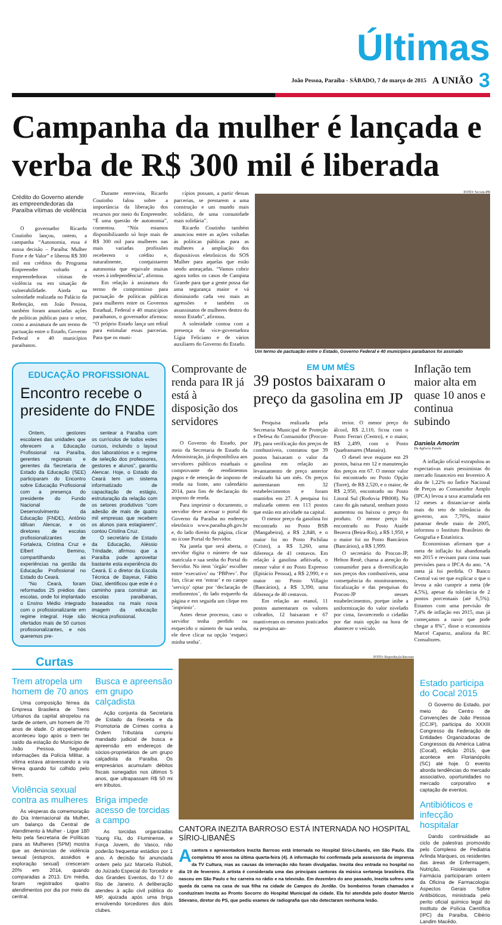Últimas
João Pessoa, Paraíba - SÁBADO, 7 de março de 2015 A UNIÃO 3
Campanha da mulher é lançada e verba de R$ 300 mil é liberada
Crédito do Governo atende as empreendedoras da Paraíba vítimas de violência
O governador Ricardo Coutinho lançou, ontem, a campanha “Autonomia, essa é nossa decisão – Paraíba: Mulher Forte e de Valor” e liberou R$ 300 mil em créditos do Programa Empreender voltado a empreendedoras vítimas de violência ou em situação de vulnerabilidade. Ainda na solenidade realizada no Palácio da Redenção, em João Pessoa, também foram anunciadas ações de políticas públicas para o setor, como a assinatura de um termo de pactuação entre o Estado, Governo Federal e 40 municípios paraibanos.
Durante entrevista, Ricardo Coutinho falou sobre a importância da liberação dos recursos por meio do Empreender. “É uma questão de autonomia”, comentou. “Nós estamos disponibilizando só hoje mais de R$ 300 mil para mulheres nas mais variadas profissões receberem o crédito e, naturalmente, conquistarem autonomia que equivale muitas vezes à independência”, afirmou.
Em relação à assinatura do termo de compromisso para pactuação de políticas públicas para mulheres entre os Governos Estadual, Federal e 40 municípios paraibanos, o governador afirmou: “O próprio Estado lança um edital para estimular essas parcerias. Para que os muni-
cípios possam, a partir dessas parcerias, se prestarem a uma construção e um mundo mais solidário, de uma comunidade mais solidária”.
Ricardo Coutinho também anunciou entre as ações voltadas às políticas públicas para as mulheres a ampliação dos dispositivos eletrônicos do SOS Mulher para aquelas que estão sendo ameaçadas. “Vamos cobrir agora todos os casos de Campina Grande para que a gente possa dar uma segurança maior e vá diminuindo cada vez mais as agressões e também os assassinatos de mulheres dentro do nosso Estado”, afirmou.
A solenidade contou com a presença da vice-governadora Lígia Feliciano e de vários auxiliares do Governo do Estado.
FOTO: Secom-PB
Um termo de pactuação entre o Estado, Governo Federal e 40 municípios paraibanos foi assinado
EDUCAÇÃO PROFISSIONAL
Encontro recebe o presidente do FNDE
Ontem, gestores escolares das unidades que oferecem a Educação Profissional na Paraíba, gerentes regionais e gerentes da Secretaria de Estado da Educação (SEE) participaram do Encontro sobre Educação Profissional com a presença do presidente do Fundo Nacional de Desenvolvimento da Educação (FNDE), Antônio Idilvan Alencar, e os diretores de escolas profissionalizantes de Fortaleza, Cristina Cruz e Elbert Bemino, compartilhando as experiências na gestão da Educação Profissional no Estado do Ceará.
“No Ceará, foram reformados 25 prédios das escolas, onde foi implantado o Ensino Médio integrado com o profissionalizante em regime integral. Hoje são ofertados mais de 50 cursos profissionalizantes, e nós queremos pre-
sentear a Paraíba com os currículos de todos estes cursos, incluindo o layout dos laboratórios e o regime de seleção dos professores, gestores e alunos”, garantiu Alencar. Hoje, o Estado do Ceará tem um sistema informatizado de capacitação de estágio, estruturação da relação com os setores produtivos “com adesão de mais de quatro mil empresas que recebem os alunos para estagiarem”, contou Cristina Cruz.
O secretário de Estado da Educação, Aléssio Trindade, afirmou que a Paraíba pode aproveitar bastante esta experiência do Ceará. E o diretor da Escola Técnica de Bayeux, Fábio Diaz, identificou que este é o caminho para construir as escolas paraibanas, baseados na mais nova imagem da educação técnica profissional.
Comprovante de renda para IR já está à disposição dos servidores
O Governo do Estado, por meio da Secretaria de Estado da Administração, já disponibiliza aos servidores públicos estaduais o comprovante de rendimentos pagos e de retenção de imposto de renda na fonte, ano calendário 2014, para fins de declaração do imposto de renda.
Para imprimir o documento, o servidor deve acessar o portal do Governo da Paraíba no endereço eletrônico www.paraiba.pb.gov.br e, do lado direito da página, clicar no ícone Portal do Servidor.
Na janela que será aberta, o servidor digita o número de sua matrícula e sua senha do Portal do Servidor. No item ‘órgão’ escolher entre ‘executivo’ ou ‘PBPrev’. Por fim, clicar em ‘entrar’ e no campo ‘serviço’ optar por ‘declaração de rendimentos’, do lado esquerdo da página e em seguida um clique em ‘imprimir’.
Antes desse processo, caso o servidor tenha perdido ou esquecido o número de sua senha, ele deve clicar na opção ‘esqueci minha senha’.
EM UM MÊS
39 postos baixaram o preço da gasolina em JP
Pesquisa realizada pela Secretaria Municipal de Proteção e Defesa do Consumidor (Procon-JP), para verificação dos preços de combustíveis, constatou que 39 postos baixaram o valor da gasolina em relação ao levantamento de preço anterior realizado há um mês. Os preços aumentaram em 32 estabelecimentos e foram mantidos em 27. A pesquisa foi realizada ontem em 113 postos que estão em atividade na capital.
O menor preço da gasolina foi encontrado no Posto BSB (Mangabeira), a R$ 2,848, e o maior foi no Posto Pichilau (Cristo), a R$ 3,260, uma diferença de 41 centavos. Em relação à gasolina aditivada, o menor valor é no Posto Expresso (Epitácio Pessoa), a R$ 2,990, e o maior no Posto Villagio (Bancários), a R$ 3,390, uma diferença de 40 centavos.
Em relação ao etanol, 11 postos aumentaram os valores cobrados, 12 baixaram e 67 mantiveram os mesmos praticados na pesquisa an-
terior. O menor preço do álcool, R$ 2,110, ficou com o Posto Ferrari (Centro), e o maior, R$ 2,499, com o Posto Quadramares (Manaíra).
O diesel teve reajuste em 29 postos, baixa em 12 e manutenção dos preços em 67. O menor valor foi encontrado no Posto Opção (Torre), de R$ 2,520, e o maior, de R$ 2,950, encontrado no Posto Litoral Sul (Rodovia PB008). No caso do gás natural, nenhum posto aumentou ou baixou o preço do produto. O menor preço foi encontrado no Posto Ataíde Bezerra (Beira-Rio), a R$ 1,950, e o maior foi no Posto Bancários (Bancários), a R$ 1,999.
O secretário do Procon-JP, Helton Renê, chama a atenção do consumidor para a diversificação nos preços dos combustíveis, uma consequência do monitoramento, fiscalização e das pesquisas do Procon-JP nesses estabelecimentos, porque inibe a uniformização do valor nivelado por cima, favorecendo o cidadão por dar mais opção na hora de abastecer o veículo.
Inflação tem maior alta em quase 10 anos e continua subindo
Daniela Amorim
Da Agência Estado
A inflação oficial extrapolou as expectativas mais pessimistas do mercado financeiro em fevereiro A alta de 1,22% no Índice Nacional de Preços ao Consumidor Amplo (IPCA) levou a taxa acumulada em 12 meses a distanciar-se ainda mais do teto de tolerância do governo, aos 7,70%, maior patamar desde maio de 2005, informou o Instituto Brasileiro de Geografia e Estatística.
Economistas afirmam que a meta de inflação foi abandonada em 2015 e revisam para cima suas previsões para o IPCA do ano. “A meta já foi perdida. O Banco Central vai ter que explicar o que o levou a não cumprir a meta (de 4,5%), apesar da tolerância de 2 pontos porcentuais (até 6,5%). Estamos com uma previsão de 7,4% de inflação em 2015, mas já começamos a ouvir que pode chegar a 8%”, disse o economista Marcel Caparoz, analista da RC Consultores.
Curtas
Trem atropela um homem de 70 anos
Uma composição férrea da Empresa Brasileira de Trens Urbanos da capital atropelou na tarde de ontem, um homem de 70 anos de idade. O atropelamento aconteceu logo após o trem ter saído da estação do Município de João Pessoa. Segundo informações da Polícia Militar, a vítima estava atravessando a via férrea quando foi colhido pelo trem.
Violência sexual contra as mulheres
Às vésperas da comemoração do Dia Internacional da Mulher, um balanço da Central de Atendimento à Mulher - Ligue 180 feito pela Secretaria de Políticas para as Mulheres (SPM) mostra que as denúncias de violência sexual (estupros, assédios e exploração sexual) cresceram 20% em 2014, quando comparadas a 2013. Em média, foram registrados quatro atendimentos por dia por meio da central.
Busca e apreensão em grupo calçadista
Ação conjunta da Secretaria de Estado da Receita e da Promotoria de Crimes contra a Ordem Tributária cumpriu mandado judicial de busca e apreensão em endereços de sócios-proprietários de um grupo calçadista da Paraíba. Os empresários acumulam débitos fiscais sonegados nos últimos 5 anos, que ultrapassam R$ 50 mi em tributos.
Briga impede acesso de torcidas a campo
As torcidas organizadas Young Flu, do Fluminense, e Força Jovem, do Vasco, não poderão frequentar estádios por 1 ano. A decisão foi anunciada ontem pelo juiz Marcelo Rubioli, do Juizado Especial do Torcedor e dos Grandes Eventos, do TJ do Rio de Janeiro. A deliberação atendeu à ação civil pública do MP, ajuizada após uma briga envolvendo torcedores dos dois clubes.
FOTO: Reprodução/Internet
CANTORA INEZITA BARROSO ESTÁ INTERNADA NO HOSPITAL SÍRIO-LIBANÊS
A cantora e apresentadora Inezita Barroso está internada no Hospital Sírio-Libanês, em São Paulo. Ela completou 90 anos na última quarta-feira (4). A informação foi confirmada pela assessoria de imprensa da TV Cultura, mas as causas da internação não foram divulgadas. Inezita deu entrada no hospital no dia 19 de fevereiro. A artista é considerada uma das principais cantoras da música sertaneja brasileira. Ela nasceu em São Paulo e fez carreira no rádio e na televisão. Em dezembro do ano passado, Inezita sofreu uma queda da cama na casa de sua filha na cidade de Campos do Jordão. Os bombeiros foram chamados e conduziram Inezita ao Pronto Socorro do Hospital Municipal da cidade. Ela foi atendida pelo doutor Marcio Stievano, diretor do PS, que pediu exames de radiografia que não detectaram nenhuma lesão.
Estado participa do Cocal 2015
O Governo do Estado, por meio do Centro de Convenções de João Pessoa (CCJP), participa do XXXIII Congresso da Federação de Entidades Organizadoras de Congressos da América Latina (Cocal), edição 2015, que acontece em Florianópolis (SC) até hoje. O evento aborda tendências do mercado associativo, oportunidades no mercado corporativo e captação de eventos.
Antibióticos e infecção hospitalar
Dando continuidade ao ciclo de palestras promovido pelo Complexo de Pediatria Arlinda Marques, os residentes das áreas de Enfermagem, Nutrição, Fisioterapia e Farmácia participaram ontem da Oficina de Farmacologia: Aspectos Gerais Sobre Antibióticos, ministrada pelo perito oficial químico legal do Instituto de Polícia Científica (IPC) da Paraíba, Cibério Landim Macêdo.